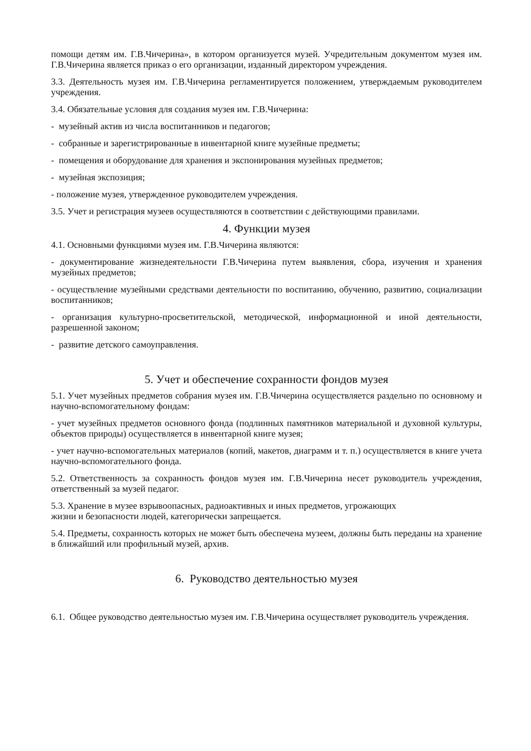помощи детям им. Г.В.Чичерина», в котором организуется музей. Учредительным документом музея им. Г.В.Чичерина является приказ о его организации, изданный директором учреждения.
3.3. Деятельность музея им. Г.В.Чичерина регламентируется положением, утверждаемым руководителем учреждения.
3.4. Обязательные условия для создания музея им. Г.В.Чичерина:
- музейный актив из числа воспитанников и педагогов;
- собранные и зарегистрированные в инвентарной книге музейные предметы;
- помещения и оборудование для хранения и экспонирования музейных предметов;
- музейная экспозиция;
- положение музея, утвержденное руководителем учреждения.
3.5. Учет и регистрация музеев осуществляются в соответствии с действующими правилами.
4. Функции музея
4.1. Основными функциями музея им. Г.В.Чичерина являются:
- документирование жизнедеятельности Г.В.Чичерина путем выявления, сбора, изучения и хранения музейных предметов;
- осуществление музейными средствами деятельности по воспитанию, обучению, развитию, социализации воспитанников;
- организация культурно-просветительской, методической, информационной и иной деятельности, разрешенной законом;
- развитие детского самоуправления.
5. Учет и обеспечение сохранности фондов музея
5.1. Учет музейных предметов собрания музея им. Г.В.Чичерина осуществляется раздельно по основному и научно-вспомогательному фондам:
- учет музейных предметов основного фонда (подлинных памятников материальной и духовной культуры, объектов природы) осуществляется в инвентарной книге музея;
- учет научно-вспомогательных материалов (копий, макетов, диаграмм и т. п.) осуществляется в книге учета научно-вспомогательного фонда.
5.2. Ответственность за сохранность фондов музея им. Г.В.Чичерина несет руководитель учреждения, ответственный за музей педагог.
5.3. Хранение в музее взрывоопасных, радиоактивных и иных предметов, угрожающих
жизни и безопасности людей, категорически запрещается.
5.4. Предметы, сохранность которых не может быть обеспечена музеем, должны быть переданы на хранение в ближайший или профильный музей, архив.
6. Руководство деятельностью музея
6.1. Общее руководство деятельностью музея им. Г.В.Чичерина осуществляет руководитель учреждения.